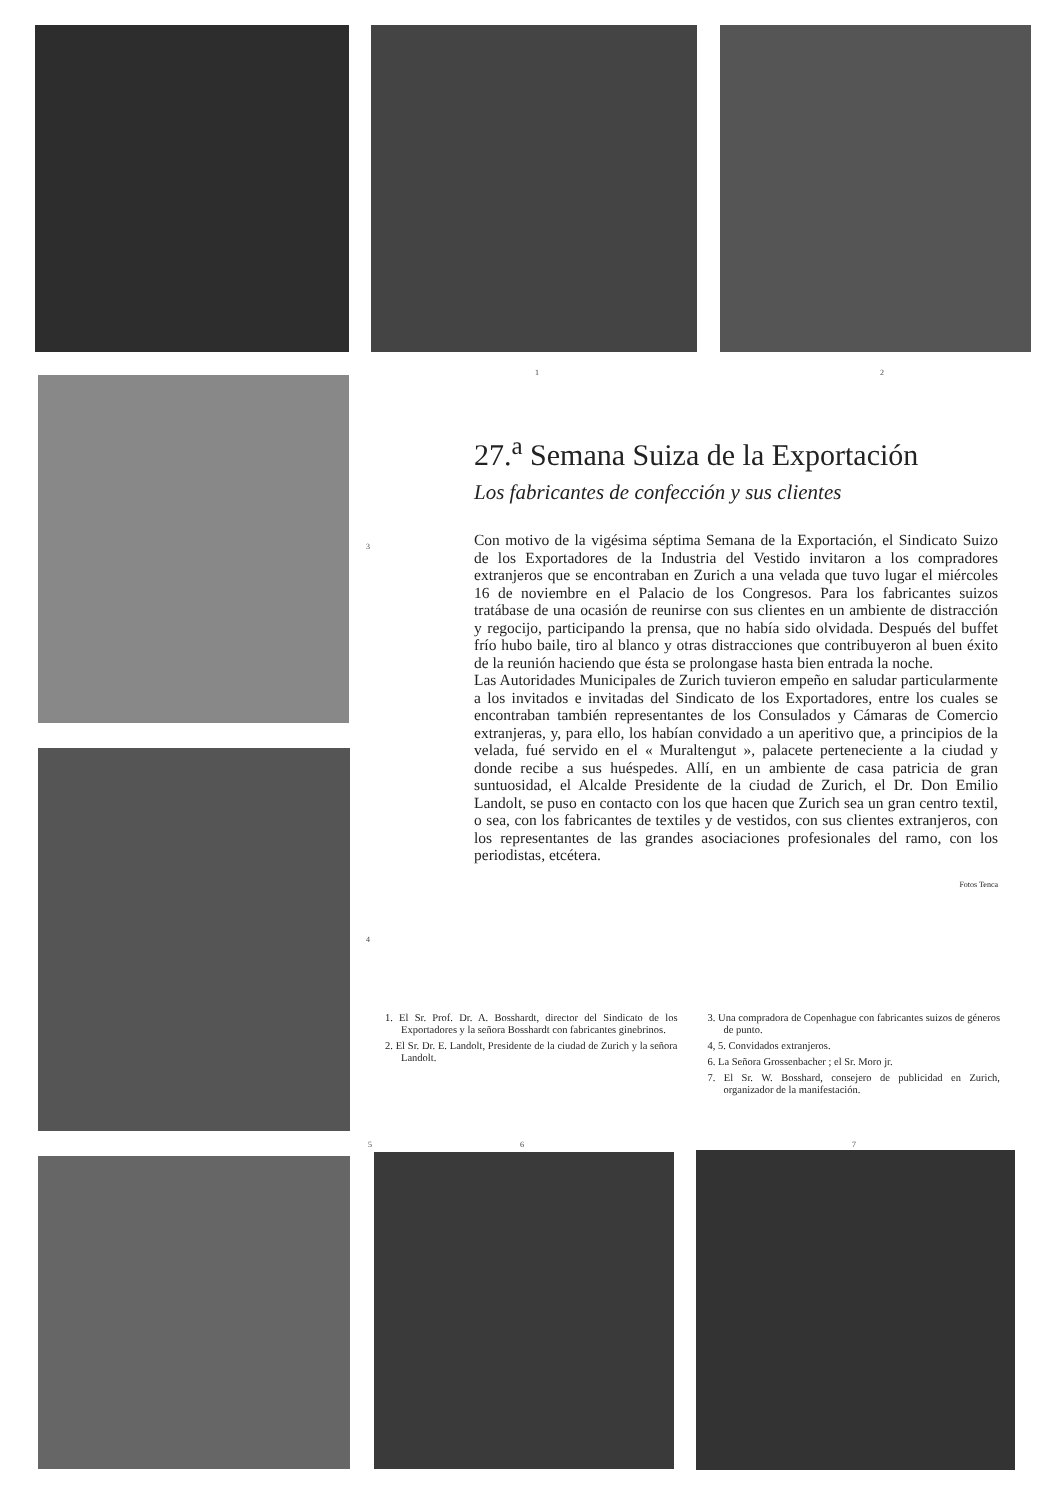1 2
3
4
27.<sup>a</sup> Semana Suiza de la Exportación
Los fabricantes de confección y sus clientes
Con motivo de la vigésima séptima Semana de la Exportación, el Sindicato Suizo de los Exportadores de la Industria del Vestido invitaron a los compradores extranjeros que se encontraban en Zurich a una velada que tuvo lugar el miércoles 16 de noviembre en el Palacio de los Congresos. Para los fabricantes suizos tratábase de una ocasión de reunirse con sus clientes en un ambiente de distracción y regocijo, participando la prensa, que no había sido olvidada. Después del buffet frío hubo baile, tiro al blanco y otras distracciones que contribuyeron al buen éxito de la reunión haciendo que ésta se prolongase hasta bien entrada la noche.
Las Autoridades Municipales de Zurich tuvieron empeño en saludar particularmente a los invitados e invitadas del Sindicato de los Exportadores, entre los cuales se encontraban también representantes de los Consulados y Cámaras de Comercio extranjeras, y, para ello, los habían convidado a un aperitivo que, a principios de la velada, fué servido en el « Muraltengut », palacete perteneciente a la ciudad y donde recibe a sus huéspedes. Allí, en un ambiente de casa patricia de gran suntuosidad, el Alcalde Presidente de la ciudad de Zurich, el Dr. Don Emilio Landolt, se puso en contacto con los que hacen que Zurich sea un gran centro textil, o sea, con los fabricantes de textiles y de vestidos, con sus clientes extranjeros, con los representantes de las grandes asociaciones profesionales del ramo, con los periodistas, etcétera.
Fotos Tenca
1. El Sr. Prof. Dr. A. Bosshardt, director del Sindicato de los Exportadores y la señora Bosshardt con fabricantes ginebrinos.
2. El Sr. Dr. E. Landolt, Presidente de la ciudad de Zurich y la señora Landolt.
3. Una compradora de Copenhague con fabricantes suizos de géneros de punto.
4, 5. Convidados extranjeros.
6. La Señora Grossenbacher ; el Sr. Moro jr.
7. El Sr. W. Bosshard, consejero de publicidad en Zurich, organizador de la manifestación.
5 6 7